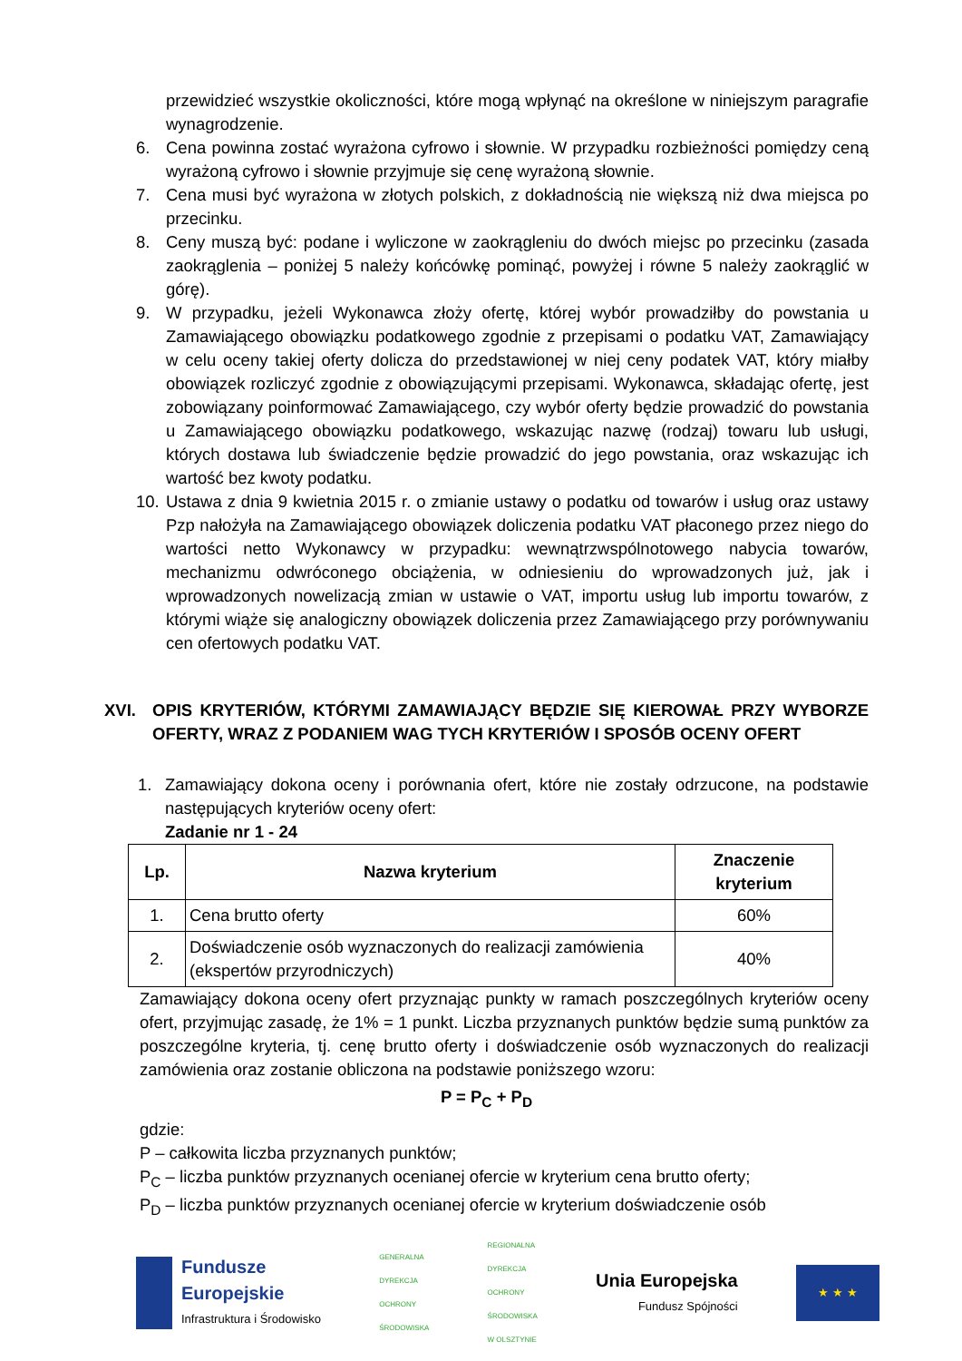przewidzieć wszystkie okoliczności, które mogą wpłynąć na określone w niniejszym paragrafie wynagrodzenie.
6. Cena powinna zostać wyrażona cyfrowo i słownie. W przypadku rozbieżności pomiędzy ceną wyrażoną cyfrowo i słownie przyjmuje się cenę wyrażoną słownie.
7. Cena musi być wyrażona w złotych polskich, z dokładnością nie większą niż dwa miejsca po przecinku.
8. Ceny muszą być: podane i wyliczone w zaokrągleniu do dwóch miejsc po przecinku (zasada zaokrąglenia – poniżej 5 należy końcówkę pominąć, powyżej i równe 5 należy zaokrąglić w górę).
9. W przypadku, jeżeli Wykonawca złoży ofertę, której wybór prowadziłby do powstania u Zamawiającego obowiązku podatkowego zgodnie z przepisami o podatku VAT, Zamawiający w celu oceny takiej oferty dolicza do przedstawionej w niej ceny podatek VAT, który miałby obowiązek rozliczyć zgodnie z obowiązującymi przepisami. Wykonawca, składając ofertę, jest zobowiązany poinformować Zamawiającego, czy wybór oferty będzie prowadzić do powstania u Zamawiającego obowiązku podatkowego, wskazując nazwę (rodzaj) towaru lub usługi, których dostawa lub świadczenie będzie prowadzić do jego powstania, oraz wskazując ich wartość bez kwoty podatku.
10. Ustawa z dnia 9 kwietnia 2015 r. o zmianie ustawy o podatku od towarów i usług oraz ustawy Pzp nałożyła na Zamawiającego obowiązek doliczenia podatku VAT płaconego przez niego do wartości netto Wykonawcy w przypadku: wewnątrzwspólnotowego nabycia towarów, mechanizmu odwróconego obciążenia, w odniesieniu do wprowadzonych już, jak i wprowadzonych nowelizacją zmian w ustawie o VAT, importu usług lub importu towarów, z którymi wiąże się analogiczny obowiązek doliczenia przez Zamawiającego przy porównywaniu cen ofertowych podatku VAT.
XVI. OPIS KRYTERIÓW, KTÓRYMI ZAMAWIAJĄCY BĘDZIE SIĘ KIEROWAŁ PRZY WYBORZE OFERTY, WRAZ Z PODANIEM WAG TYCH KRYTERIÓW I SPOSÓB OCENY OFERT
1. Zamawiający dokona oceny i porównania ofert, które nie zostały odrzucone, na podstawie następujących kryteriów oceny ofert:
Zadanie nr 1 - 24
| Lp. | Nazwa kryterium | Znaczenie kryterium |
| --- | --- | --- |
| 1. | Cena brutto oferty | 60% |
| 2. | Doświadczenie osób wyznaczonych do realizacji zamówienia (ekspertów przyrodniczych) | 40% |
Zamawiający dokona oceny ofert przyznając punkty w ramach poszczególnych kryteriów oceny ofert, przyjmując zasadę, że 1% = 1 punkt. Liczba przyznanych punktów będzie sumą punktów za poszczególne kryteria, tj. cenę brutto oferty i doświadczenie osób wyznaczonych do realizacji zamówienia oraz zostanie obliczona na podstawie poniższego wzoru:
P = P<sub>C</sub> + P<sub>D</sub>
gdzie:
P – całkowita liczba przyznanych punktów;
P<sub>C</sub> – liczba punktów przyznanych ocenianej ofercie w kryterium cena brutto oferty;
P<sub>D</sub> – liczba punktów przyznanych ocenianej ofercie w kryterium doświadczenie osób
Fundusze
Europejskie
Infrastruktura i Środowisko
GENERALNA
DYREKCJA
OCHRONY
ŚRODOWISKA
REGIONALNA
DYREKCJA
OCHRONY
ŚRODOWISKA
W OLSZTYNIE
Unia Europejska
Fundusz Spójności
★ ★ ★